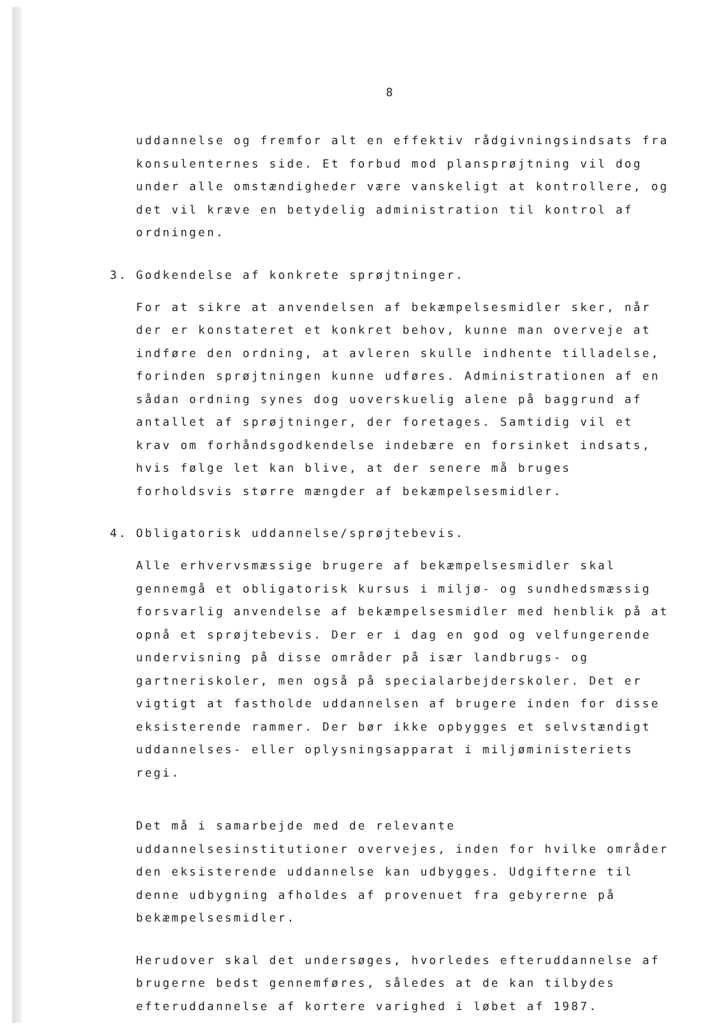8
uddannelse og fremfor alt en effektiv rådgivningsindsats fra konsulenternes side. Et forbud mod plansprøjtning vil dog under alle omstændigheder være vanskeligt at kontrollere, og det vil kræve en betydelig administration til kontrol af ordningen.
3. Godkendelse af konkrete sprøjtninger.
For at sikre at anvendelsen af bekæmpelsesmidler sker, når der er konstateret et konkret behov, kunne man overveje at indføre den ordning, at avleren skulle indhente tilladelse, forinden sprøjtningen kunne udføres. Administrationen af en sådan ordning synes dog uoverskuelig alene på baggrund af antallet af sprøjtninger, der foretages. Samtidig vil et krav om forhåndsgodkendelse indebære en forsinket indsats, hvis følge let kan blive, at der senere må bruges forholdsvis større mængder af bekæmpelsesmidler.
4. Obligatorisk uddannelse/sprøjtebevis.
Alle erhvervsmæssige brugere af bekæmpelsesmidler skal gennemgå et obligatorisk kursus i miljø- og sundhedsmæssig forsvarlig anvendelse af bekæmpelsesmidler med henblik på at opnå et sprøjtebevis. Der er i dag en god og velfungerende undervisning på disse områder på især landbrugs- og gartneriskoler, men også på specialarbejderskoler. Det er vigtigt at fastholde uddannelsen af brugere inden for disse eksisterende rammer. Der bør ikke opbygges et selvstændigt uddannelses- eller oplysningsapparat i miljøministeriets regi.
Det må i samarbejde med de relevante uddannelsesinstitutioner overvejes, inden for hvilke områder den eksisterende uddannelse kan udbygges. Udgifterne til denne udbygning afholdes af provenuet fra gebyrerne på bekæmpelsesmidler.
Herudover skal det undersøges, hvorledes efteruddannelse af brugerne bedst gennemføres, således at de kan tilbydes efteruddannelse af kortere varighed i løbet af 1987.